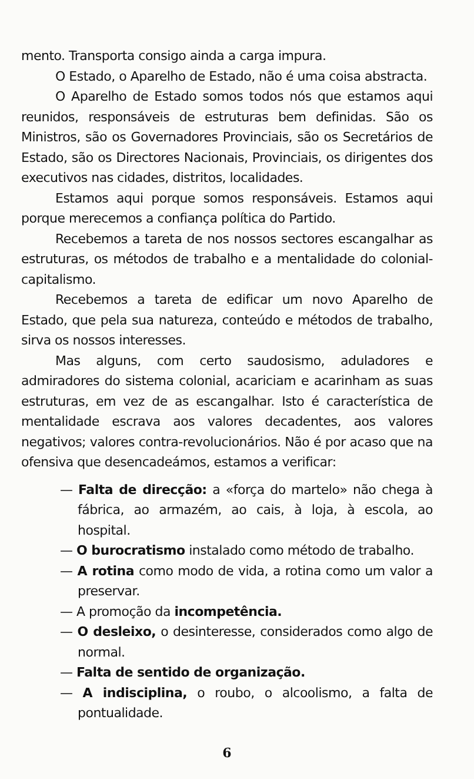mento. Transporta consigo ainda a carga impura.
O Estado, o Aparelho de Estado, não é uma coisa abstracta.
O Aparelho de Estado somos todos nós que estamos aqui reunidos, responsáveis de estruturas bem definidas. São os Ministros, são os Governadores Provinciais, são os Secretários de Estado, são os Directores Nacionais, Provinciais, os dirigentes dos executivos nas cidades, distritos, localidades.
Estamos aqui porque somos responsáveis. Estamos aqui porque merecemos a confiança política do Partido.
Recebemos a tareta de nos nossos sectores escangalhar as estruturas, os métodos de trabalho e a mentalidade do colonial-capitalismo.
Recebemos a tareta de edificar um novo Aparelho de Estado, que pela sua natureza, conteúdo e métodos de trabalho, sirva os nossos interesses.
Mas alguns, com certo saudosismo, aduladores e admiradores do sistema colonial, acariciam e acarinham as suas estruturas, em vez de as escangalhar. Isto é característica de mentalidade escrava aos valores decadentes, aos valores negativos; valores contra-revolucionários. Não é por acaso que na ofensiva que desencadeámos, estamos a verificar:
— Falta de direcção: a «força do martelo» não chega à fábrica, ao armazém, ao cais, à loja, à escola, ao hospital.
— O burocratismo instalado como método de trabalho.
— A rotina como modo de vida, a rotina como um valor a preservar.
— A promoção da incompetência.
— O desleixo, o desinteresse, considerados como algo de normal.
— Falta de sentido de organização.
— A indisciplina, o roubo, o alcoolismo, a falta de pontualidade.
6